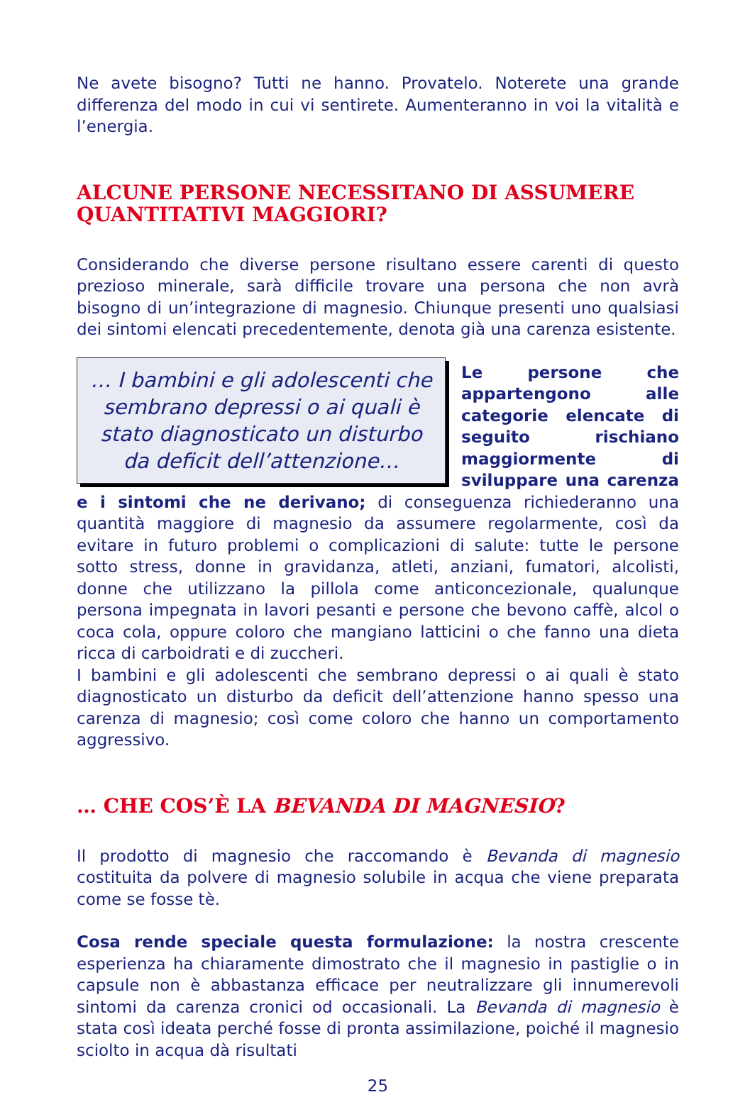Ne avete bisogno? Tutti ne hanno. Provatelo. Noterete una grande differenza del modo in cui vi sentirete. Aumenteranno in voi la vitalità e l’energia.
ALCUNE PERSONE NECESSITANO DI ASSUMERE QUANTITATIVI MAGGIORI?
Considerando che diverse persone risultano essere carenti di questo prezioso minerale, sarà difficile trovare una persona che non avrà bisogno di un’integrazione di magnesio. Chiunque presenti uno qualsiasi dei sintomi elencati precedentemente, denota già una carenza esistente.
… I bambini e gli adolescenti che sembrano depressi o ai quali è stato diagnosticato un disturbo da deficit dell’attenzione…
Le persone che appartengono alle categorie elencate di seguito rischiano maggiormente di sviluppare una carenza e i sintomi che ne derivano; di conseguenza richiederanno una quantità maggiore di magnesio da assumere regolarmente, così da evitare in futuro problemi o complicazioni di salute: tutte le persone sotto stress, donne in gravidanza, atleti, anziani, fumatori, alcolisti, donne che utilizzano la pillola come anticoncezionale, qualunque persona impegnata in lavori pesanti e persone che bevono caffè, alcol o coca cola, oppure coloro che mangiano latticini o che fanno una dieta ricca di carboidrati e di zuccheri.
I bambini e gli adolescenti che sembrano depressi o ai quali è stato diagnosticato un disturbo da deficit dell’attenzione hanno spesso una carenza di magnesio; così come coloro che hanno un comportamento aggressivo.
… CHE COS’È LA BEVANDA DI MAGNESIO?
Il prodotto di magnesio che raccomando è Bevanda di magnesio costituita da polvere di magnesio solubile in acqua che viene preparata come se fosse tè.
Cosa rende speciale questa formulazione: la nostra crescente esperienza ha chiaramente dimostrato che il magnesio in pastiglie o in capsule non è abbastanza efficace per neutralizzare gli innumerevoli sintomi da carenza cronici od occasionali. La Bevanda di magnesio è stata così ideata perché fosse di pronta assimilazione, poiché il magnesio sciolto in acqua dà risultati
25